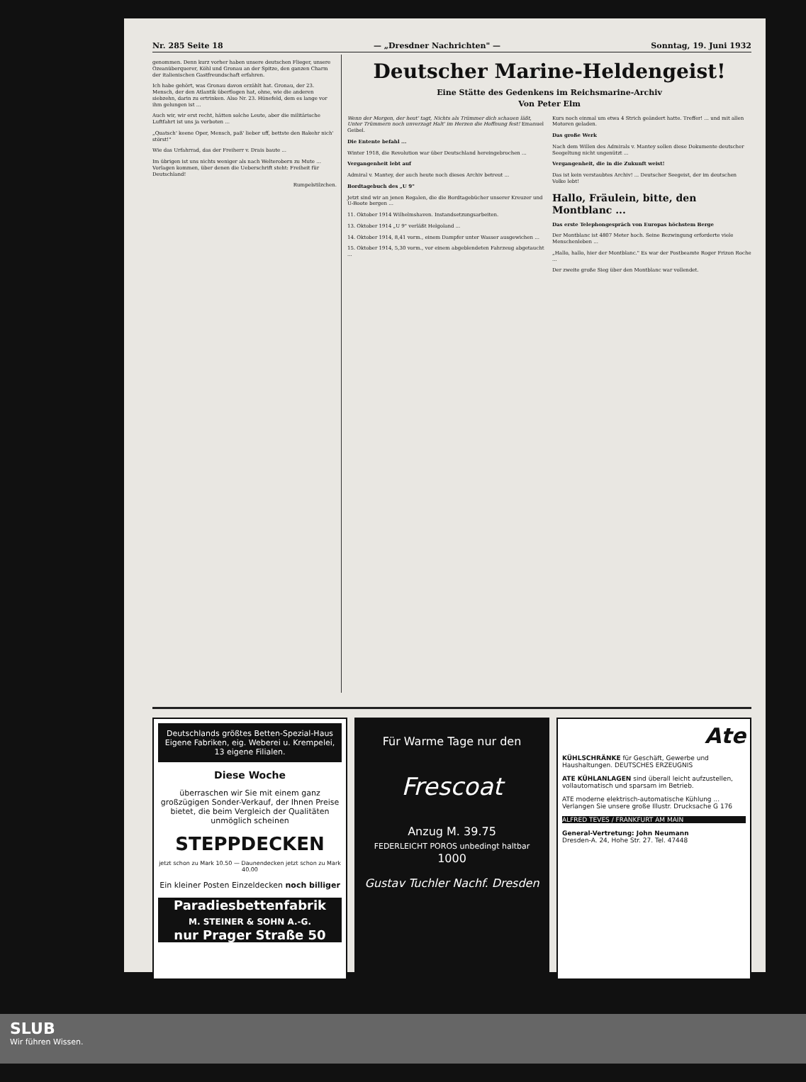Nr. 285 Seite 18 — „Dresdner Nachrichten" — Sonntag, 19. Juni 1932
genommen. Denn kurz vorher haben unsere deutschen Flieger, unsere Ozeanüberquerer, Köhl und Gronau an der Spitze, den ganzen Charm der italienischen Gastfreundschaft erfahren.
Ich habe gehört, was Gronau davon erzählt hat. Gronau, der 23. Mensch, der den Atlantik überflogen hat, ohne, wie die anderen siebzehn, darin zu ertrinken. Also Nr. 23. Hünefeld, dem es lange vor ihm gelungen ist ...
Auch wir, wir erst recht, hätten solche Leute, aber die militärische Luftfahrt ist uns ja verboten ...
„Quatsch' keene Oper, Mensch, paß' lieber uff, bettste den Bakehr nich' störst!"
Wie das Urfahrrad, das der Freiherr v. Drais baute ...
Im übrigen ist uns nichts weniger als nach Welterobern zu Mute ... Vorlagen kommen, über denen die Ueberschrift steht: Freiheit für Deutschland!
Rumpelstilzchen.
Deutscher Marine-Heldengeist!
Eine Stätte des Gedenkens im Reichsmarine-Archiv
Von Peter Elm
Wenn der Morgen, der heut' tagt, Nichts als Trümmer dich schauen läßt, Unter Trümmern noch unverzagt Halt' im Herzen die Hoffnung fest! Emanuel Geibel.
Die Entente befahl ...
Winter 1918, die Revolution war über Deutschland hereingebrochen ...
Vergangenheit lebt auf
Admiral v. Mantey, der auch heute noch dieses Archiv betreut ...
Bordtagebuch des „U 9"
Jetzt sind wir an jenen Regalen, die die Bordtagebücher unserer Kreuzer und U-Boote bergen ...
11. Oktober 1914 Wilhelmshaven. Instandsetzungsarbeiten.
13. Oktober 1914 „U 9" verläßt Helgoland ...
14. Oktober 1914, 8,41 vorm., einem Dampfer unter Wasser ausgewichen ...
15. Oktober 1914, 5,30 vorm., vor einem abgeblendeten Fahrzeug abgetaucht ...
Kurs noch einmal um etwa 4 Strich geändert hatte. Treffer! ... und mit allen Motoren geladen.
Das große Werk
Nach dem Willen des Admirals v. Mantey sollen diese Dokumente deutscher Seegeltung nicht ungenützt ...
Vergangenheit, die in die Zukunft weist!
Das ist kein verstaubtes Archiv! ... Deutscher Seegeist, der im deutschen Volke lebt!
Hallo, Fräulein, bitte, den Montblanc ...
Das erste Telephongespräch von Europas höchstem Berge
Der Montblanc ist 4807 Meter hoch. Seine Bezwingung erforderte viele Menschenleben ...
„Hallo, hallo, hier der Montblanc." Es war der Postbeamte Roger Frizon Roche ...
Der zweite große Sieg über den Montblanc war vollendet.
Deutschlands größtes Betten-Spezial-Haus
Eigene Fabriken, eig. Weberei u. Krempelei, 13 eigene Filialen.
Diese Woche
überraschen wir Sie mit einem ganz großzügigen Sonder-Verkauf, der Ihnen Preise bietet, die beim Vergleich der Qualitäten unmöglich scheinen
STEPPDECKEN
jetzt schon zu Mark 10.50 — Daunendecken jetzt schon zu Mark 40.00
Ein kleiner Posten Einzeldecken noch billiger
Paradiesbettenfabrik
M. STEINER & SOHN A.-G.
nur Prager Straße 50
Für Warme Tage nur den
Frescoat
Anzug M. 39.75
FEDERLEICHT POROS unbedingt haltbar 1000
Gustav Tuchler Nachf. Dresden
Ate
KÜHLSCHRÄNKE für Geschäft, Gewerbe und Haushaltungen. DEUTSCHES ERZEUGNIS
ATE KÜHLANLAGEN sind überall leicht aufzustellen, vollautomatisch und sparsam im Betrieb.
ATE moderne elektrisch-automatische Kühlung ... Verlangen Sie unsere große Illustr. Drucksache G 176
ALFRED TEVES / FRANKFURT AM MAIN
General-Vertretung: John Neumann
Dresden-A. 24, Hohe Str. 27. Tel. 47448
SLUB
Wir führen Wissen.